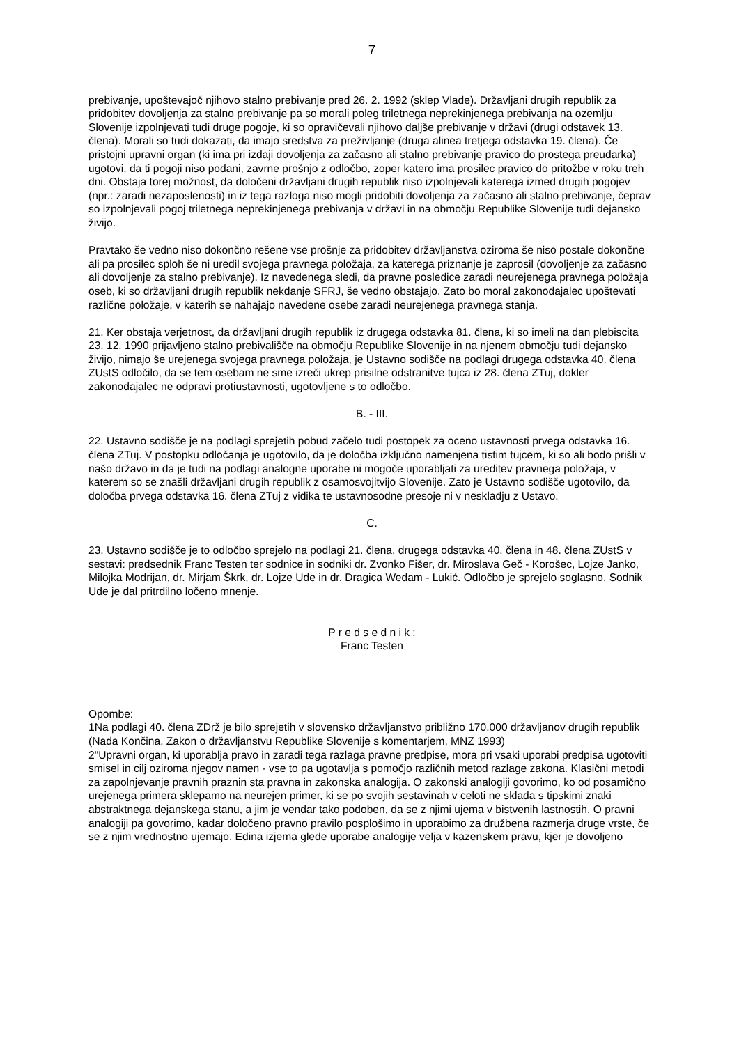7
prebivanje, upoštevajoč njihovo stalno prebivanje pred 26. 2. 1992 (sklep Vlade). Državljani drugih republik za pridobitev dovoljenja za stalno prebivanje pa so morali poleg triletnega neprekinjenega prebivanja na ozemlju Slovenije izpolnjevati tudi druge pogoje, ki so opravičevali njihovo daljše prebivanje v državi (drugi odstavek 13. člena). Morali so tudi dokazati, da imajo sredstva za preživljanje (druga alinea tretjega odstavka 19. člena). Če pristojni upravni organ (ki ima pri izdaji dovoljenja za začasno ali stalno prebivanje pravico do prostega preudarka) ugotovi, da ti pogoji niso podani, zavrne prošnjo z odločbo, zoper katero ima prosilec pravico do pritožbe v roku treh dni. Obstaja torej možnost, da določeni državljani drugih republik niso izpolnjevali katerega izmed drugih pogojev (npr.: zaradi nezaposlenosti) in iz tega razloga niso mogli pridobiti dovoljenja za začasno ali stalno prebivanje, čeprav so izpolnjevali pogoj triletnega neprekinjenega prebivanja v državi in na območju Republike Slovenije tudi dejansko živijo.
Pravtako še vedno niso dokončno rešene vse prošnje za pridobitev državljanstva oziroma še niso postale dokončne ali pa prosilec sploh še ni uredil svojega pravnega položaja, za katerega priznanje je zaprosil (dovoljenje za začasno ali dovoljenje za stalno prebivanje). Iz navedenega sledi, da pravne posledice zaradi neurejenega pravnega položaja oseb, ki so državljani drugih republik nekdanje SFRJ, še vedno obstajajo. Zato bo moral zakonodajalec upoštevati različne položaje, v katerih se nahajajo navedene osebe zaradi neurejenega pravnega stanja.
21. Ker obstaja verjetnost, da državljani drugih republik iz drugega odstavka 81. člena, ki so imeli na dan plebiscita 23. 12. 1990 prijavljeno stalno prebivališče na območju Republike Slovenije in na njenem območju tudi dejansko živijo, nimajo še urejenega svojega pravnega položaja, je Ustavno sodišče na podlagi drugega odstavka 40. člena ZUstS odločilo, da se tem osebam ne sme izreči ukrep prisilne odstranitve tujca iz 28. člena ZTuj, dokler zakonodajalec ne odpravi protiustavnosti, ugotovljene s to odločbo.
B. - III.
22. Ustavno sodišče je na podlagi sprejetih pobud začelo tudi postopek za oceno ustavnosti prvega odstavka 16. člena ZTuj. V postopku odločanja je ugotovilo, da je določba izključno namenjena tistim tujcem, ki so ali bodo prišli v našo državo in da je tudi na podlagi analogne uporabe ni mogoče uporabljati za ureditev pravnega položaja, v katerem so se znašli državljani drugih republik z osamosvojitvijo Slovenije. Zato je Ustavno sodišče ugotovilo, da določba prvega odstavka 16. člena ZTuj z vidika te ustavnosodne presoje ni v neskladju z Ustavo.
C.
23. Ustavno sodišče je to odločbo sprejelo na podlagi 21. člena, drugega odstavka 40. člena in 48. člena ZUstS v sestavi: predsednik Franc Testen ter sodnice in sodniki dr. Zvonko Fišer, dr. Miroslava Geč - Korošec, Lojze Janko, Milojka Modrijan, dr. Mirjam Škrk, dr. Lojze Ude in dr. Dragica Wedam - Lukić. Odločbo je sprejelo soglasno. Sodnik Ude je dal pritrdilno ločeno mnenje.
P r e d s e d n i k :
Franc Testen
Opombe:
1Na podlagi 40. člena ZDrž je bilo sprejetih v slovensko državljanstvo približno 170.000 državljanov drugih republik (Nada Končina, Zakon o državljanstvu Republike Slovenije s komentarjem, MNZ 1993)
2"Upravni organ, ki uporablja pravo in zaradi tega razlaga pravne predpise, mora pri vsaki uporabi predpisa ugotoviti smisel in cilj oziroma njegov namen - vse to pa ugotavlja s pomočjo različnih metod razlage zakona. Klasični metodi za zapolnjevanje pravnih praznin sta pravna in zakonska analogija. O zakonski analogiji govorimo, ko od posamično urejenega primera sklepamo na neurejen primer, ki se po svojih sestavinah v celoti ne sklada s tipskimi znaki abstraktnega dejanskega stanu, a jim je vendar tako podoben, da se z njimi ujema v bistvenih lastnostih. O pravni analogiji pa govorimo, kadar določeno pravno pravilo posplošimo in uporabimo za družbena razmerja druge vrste, če se z njim vrednostno ujemajo. Edina izjema glede uporabe analogije velja v kazenskem pravu, kjer je dovoljeno